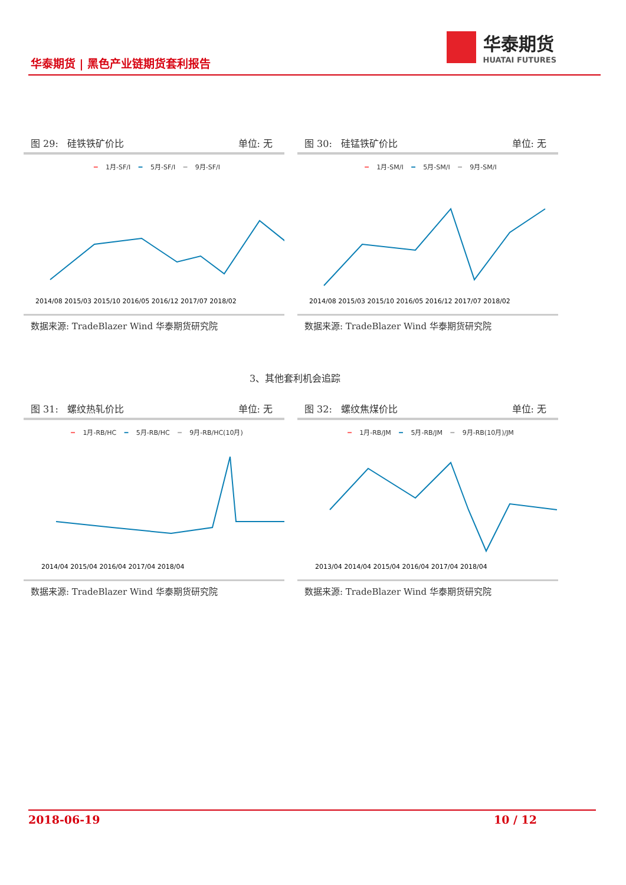华泰期货 | 黑色产业链期货套利报告
华泰期货
HUATAI FUTURES
图 29: 硅铁铁矿价比 单位: 无
━ 1月-SF/I ━ 5月-SF/I ━ 9月-SF/I
2014/08 2015/03 2015/10 2016/05 2016/12 2017/07 2018/02
数据来源: TradeBlazer Wind 华泰期货研究院
图 30: 硅锰铁矿价比 单位: 无
━ 1月-SM/I ━ 5月-SM/I ━ 9月-SM/I
2014/08 2015/03 2015/10 2016/05 2016/12 2017/07 2018/02
数据来源: TradeBlazer Wind 华泰期货研究院
3、其他套利机会追踪
图 31: 螺纹热轧价比 单位: 无
━ 1月-RB/HC ━ 5月-RB/HC ━ 9月-RB/HC(10月)
2014/04 2015/04 2016/04 2017/04 2018/04
数据来源: TradeBlazer Wind 华泰期货研究院
图 32: 螺纹焦煤价比 单位: 无
━ 1月-RB/JM ━ 5月-RB/JM ━ 9月-RB(10月)/JM
2013/04 2014/04 2015/04 2016/04 2017/04 2018/04
数据来源: TradeBlazer Wind 华泰期货研究院
2018-06-19 10 / 12